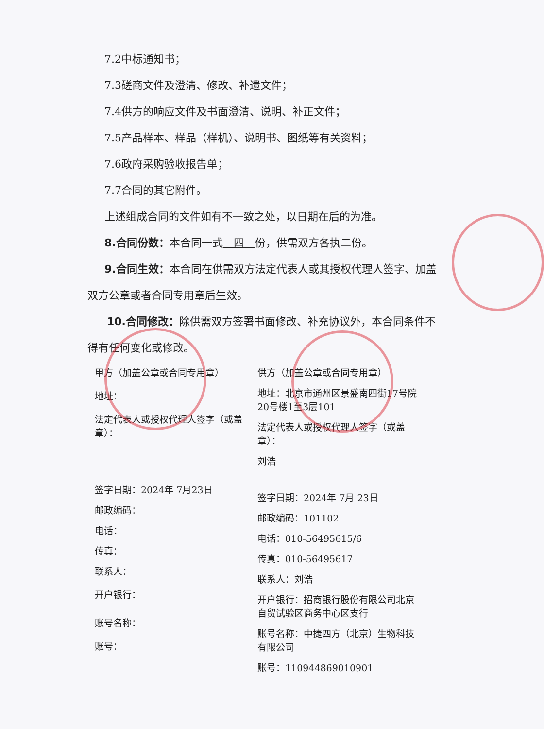7.2中标通知书；
7.3磋商文件及澄清、修改、补遗文件；
7.4供方的响应文件及书面澄清、说明、补正文件；
7.5产品样本、样品（样机）、说明书、图纸等有关资料；
7.6政府采购验收报告单；
7.7合同的其它附件。
上述组成合同的文件如有不一致之处，以日期在后的为准。
8.合同份数：本合同一式　四　份，供需双方各执二份。
9.合同生效：本合同在供需双方法定代表人或其授权代理人签字、加盖双方公章或者合同专用章后生效。
10.合同修改：除供需双方签署书面修改、补充协议外，本合同条件不得有任何变化或修改。
甲方（加盖公章或合同专用章）
地址：
法定代表人或授权代理人签字（或盖章）：
签字日期：2024年 7月23日
邮政编码：
电话：
传真：
联系人：
开户银行：
账号名称：
账号：
供方（加盖公章或合同专用章）
地址：北京市通州区景盛南四街17号院20号楼1至3层101
法定代表人或授权代理人签字（或盖章）：
刘浩
签字日期：2024年 7月 23日
邮政编码：101102
电话：010-56495615/6
传真：010-56495617
联系人：刘浩
开户银行：招商银行股份有限公司北京自贸试验区商务中心区支行
账号名称：中捷四方（北京）生物科技有限公司
账号：110944869010901